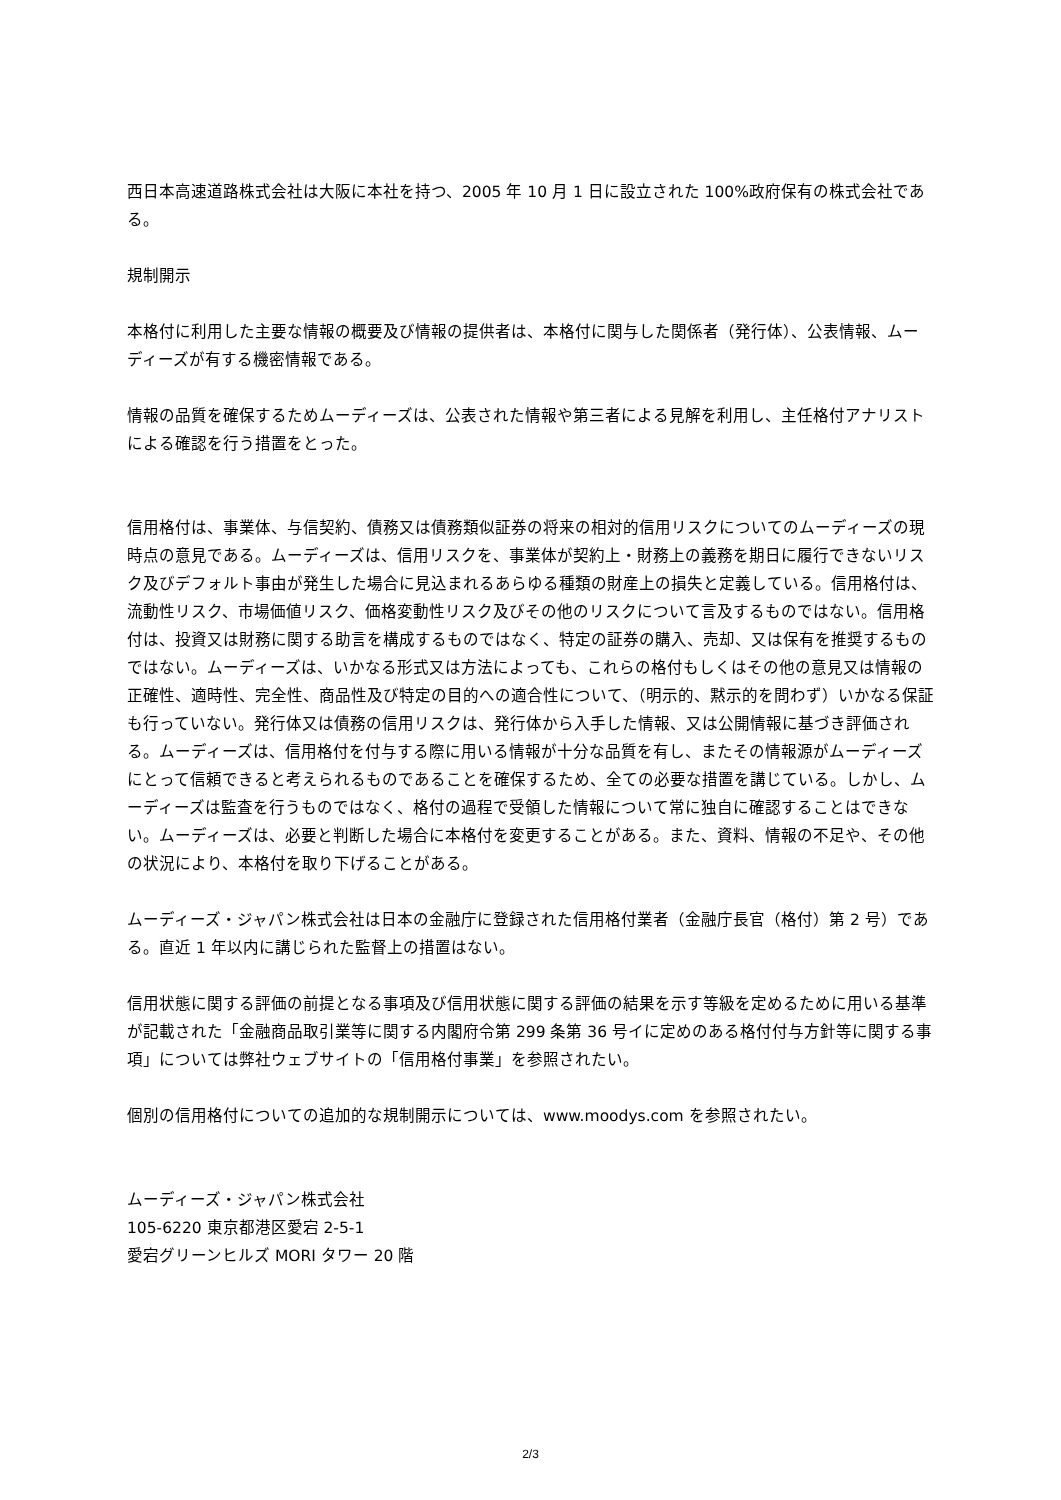西日本高速道路株式会社は大阪に本社を持つ、2005 年 10 月 1 日に設立された 100%政府保有の株式会社である。
規制開示
本格付に利用した主要な情報の概要及び情報の提供者は、本格付に関与した関係者（発行体）、公表情報、ムーディーズが有する機密情報である。
情報の品質を確保するためムーディーズは、公表された情報や第三者による見解を利用し、主任格付アナリストによる確認を行う措置をとった。
信用格付は、事業体、与信契約、債務又は債務類似証券の将来の相対的信用リスクについてのムーディーズの現時点の意見である。ムーディーズは、信用リスクを、事業体が契約上・財務上の義務を期日に履行できないリスク及びデフォルト事由が発生した場合に見込まれるあらゆる種類の財産上の損失と定義している。信用格付は、流動性リスク、市場価値リスク、価格変動性リスク及びその他のリスクについて言及するものではない。信用格付は、投資又は財務に関する助言を構成するものではなく、特定の証券の購入、売却、又は保有を推奨するものではない。ムーディーズは、いかなる形式又は方法によっても、これらの格付もしくはその他の意見又は情報の正確性、適時性、完全性、商品性及び特定の目的への適合性について、（明示的、黙示的を問わず）いかなる保証も行っていない。発行体又は債務の信用リスクは、発行体から入手した情報、又は公開情報に基づき評価される。ムーディーズは、信用格付を付与する際に用いる情報が十分な品質を有し、またその情報源がムーディーズにとって信頼できると考えられるものであることを確保するため、全ての必要な措置を講じている。しかし、ムーディーズは監査を行うものではなく、格付の過程で受領した情報について常に独自に確認することはできない。ムーディーズは、必要と判断した場合に本格付を変更することがある。また、資料、情報の不足や、その他の状況により、本格付を取り下げることがある。
ムーディーズ・ジャパン株式会社は日本の金融庁に登録された信用格付業者（金融庁長官（格付）第 2 号）である。直近 1 年以内に講じられた監督上の措置はない。
信用状態に関する評価の前提となる事項及び信用状態に関する評価の結果を示す等級を定めるために用いる基準が記載された「金融商品取引業等に関する内閣府令第 299 条第 36 号イに定めのある格付付与方針等に関する事項」については弊社ウェブサイトの「信用格付事業」を参照されたい。
個別の信用格付についての追加的な規制開示については、www.moodys.com を参照されたい。
ムーディーズ・ジャパン株式会社
105-6220 東京都港区愛宕 2-5-1
愛宕グリーンヒルズ MORI タワー 20 階
2/3